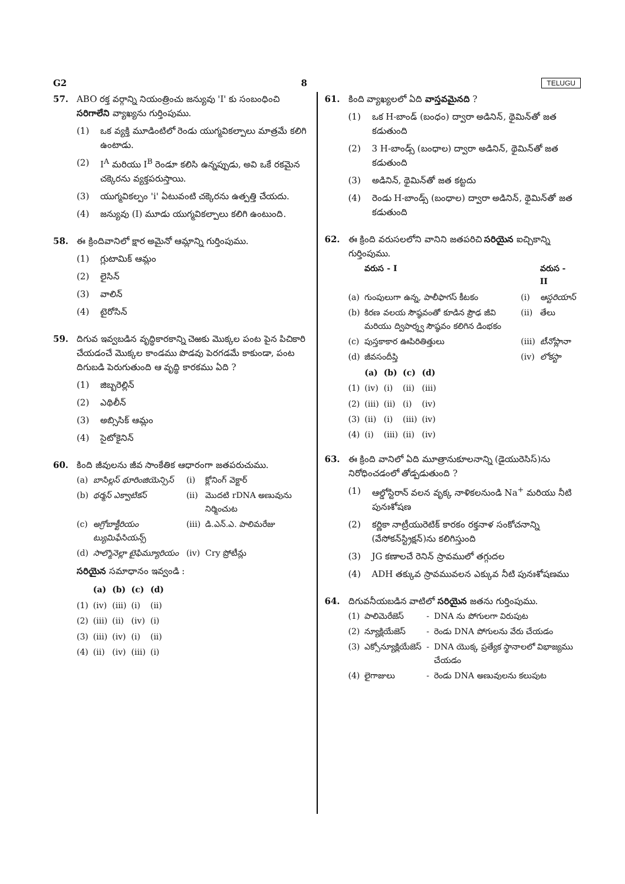G2 8 TELUGU
57. ABO రక్త వర్గాన్ని నియంత్రించు జన్యువు 'I' కు సంబంధించి సరిగాలేని వ్యాఖ్యను గుర్తింపుము.
(1) ఒక వ్యక్తి మూడింటిలో రెండు యుగ్మవికల్పాలు మాత్రమే కలిగి ఉంటాడు.
(2) I<sup>A</sup> మరియు I<sup>B</sup> రెండూ కలిసి ఉన్నప్పుడు, అవి ఒకే రకమైన చక్కెరను వ్యక్తపరుస్తాయి.
(3) యుగ్మవికల్పం 'i' ఏటువంటి చక్కెరను ఉత్పత్తి చేయదు.
(4) జన్యువు (I) మూడు యుగ్మవికల్పాలు కలిగి ఉంటుంది.
58. ఈ క్రిందివానిలో క్షార అమైనో ఆమ్లాన్ని గుర్తింపుము.
(1) గ్లుటామిక్ ఆమ్లం
(2) లైసిన్
(3) వాలిన్
(4) టైరోసిన్
59. దిగువ ఇవ్వబడిన వృద్ధికారకాన్ని చెఱకు మొక్కల పంట పైన పిచికారి చేయడంచే మొక్కల కాండము పొడవు పెరగడమే కాకుండా, పంట దిగుబడి పెరుగుతుంది ఆ వృద్ధి కారకము ఏది ?
(1) జిబ్బరెల్లిన్
(2) ఎథిలీన్
(3) అబ్సిసిక్ ఆమ్లం
(4) సైటోకైనిన్
60. కింది జీవులను జీవ సాంకేతిక ఆధారంగా జతపరుచుము.
| (a) | బాసిల్లస్ థూరింజియెన్సిస్ | (i) | క్లోనింగ్ వెక్టార్ |
| (b) | థర్మస్ ఎక్వాటికస్ | (ii) | మొదటి rDNA అణువును నిర్మించుట |
| (c) | అగ్రోబాక్టీరియం ట్యుమిఫేసియన్స్ | (iii) | డి.ఎన్.ఎ. పాలిమరేజు |
| (d) | సాల్మొనెల్లా టైఫిమ్యూరియం | (iv) | Cry ప్రోటీన్లు |
సరియైన సమాధానం ఇవ్వండి :
| | (a) | (b) | (c) | (d) |
| --- | --- | --- | --- | --- |
| (1) | (iv) | (iii) | (i) | (ii) |
| (2) | (iii) | (ii) | (iv) | (i) |
| (3) | (iii) | (iv) | (i) | (ii) |
| (4) | (ii) | (iv) | (iii) | (i) |
61. కింది వ్యాఖ్యలలో ఏది వాస్తవమైనది ?
(1) ఒక H-బాండ్ (బంధం) ద్వారా అడినిన్, థైమిన్‌తో జత కడుతుంది
(2) 3 H-బాండ్స్ (బంధాల) ద్వారా అడినిన్, థైమిన్‌తో జత కడుతుంది
(3) అడినిన్, థైమిన్‌తో జత కట్టదు
(4) రెండు H-బాండ్స్ (బంధాల) ద్వారా అడినిన్, థైమిన్‌తో జత కడుతుంది
62. ఈ క్రింది వరుసలలోని వానిని జతపరిచి సరియైన ఐచ్చికాన్ని గుర్తింపుము.
| | వరుస - I | | వరుస - II |
| --- | --- | --- | --- |
| (a) | గుంపులుగా ఉన్న, పాలీఫాగస్ కీటకం | (i) | ఆస్టరియాస్ |
| (b) | కిరణ వలయ సౌష్ఠవంతో కూడిన ప్రౌఢ జీవి మరియు ద్విపార్శ్వ సౌష్ఠవం కలిగిన డింభకం | (ii) | తేలు |
| (c) | పుస్తకాకార ఊపిరితిత్తులు | (iii) | టీనోప్లానా |
| (d) | జీవసందీప్తి | (iv) | లోకస్టా |
| | (a) | (b) | (c) | (d) |
| --- | --- | --- | --- | --- |
| (1) | (iv) | (i) | (ii) | (iii) |
| (2) | (iii) | (ii) | (i) | (iv) |
| (3) | (ii) | (i) | (iii) | (iv) |
| (4) | (i) | (iii) | (ii) | (iv) |
63. ఈ క్రింది వానిలో ఏది మూత్రానుకూలనాన్ని (డైయురెసిస్)ను నిరోధించడంలో తోడ్పడుతుంది ?
(1) ఆల్డోస్టిరాన్ వలన వృక్క నాళికలనుండి Na<sup>+</sup> మరియు నీటి పునఃశోషణ
(2) కర్ణికా నాట్రీయురెటిక్ కారకం రక్తనాళ సంకోచనాన్ని (వేసోకన్‌స్ట్రిక్షన్)ను కలిగిస్తుంది
(3) JG కణాలచే రెనిన్ స్రావములో తగ్గుదల
(4) ADH తక్కువ స్రావమువలన ఎక్కువ నీటి పునఃశోషణము
64. దిగువనీయబడిన వాటిలో సరియైన జతను గుర్తింపుము.
| (1) | పాలిమెరేజెస్ | - | DNA ను పోగులగా విరుపుట |
| (2) | న్యూక్లియేజెస్ | - | రెండు DNA పోగులను వేరు చేయడం |
| (3) | ఎక్సోన్యూక్లియేజెస్ | - | DNA యొక్క ప్రత్యేక స్థానాలలో విభాజ్యము చేయడం |
| (4) | లైగాజులు | - | రెండు DNA అణువులను కలుపుట |